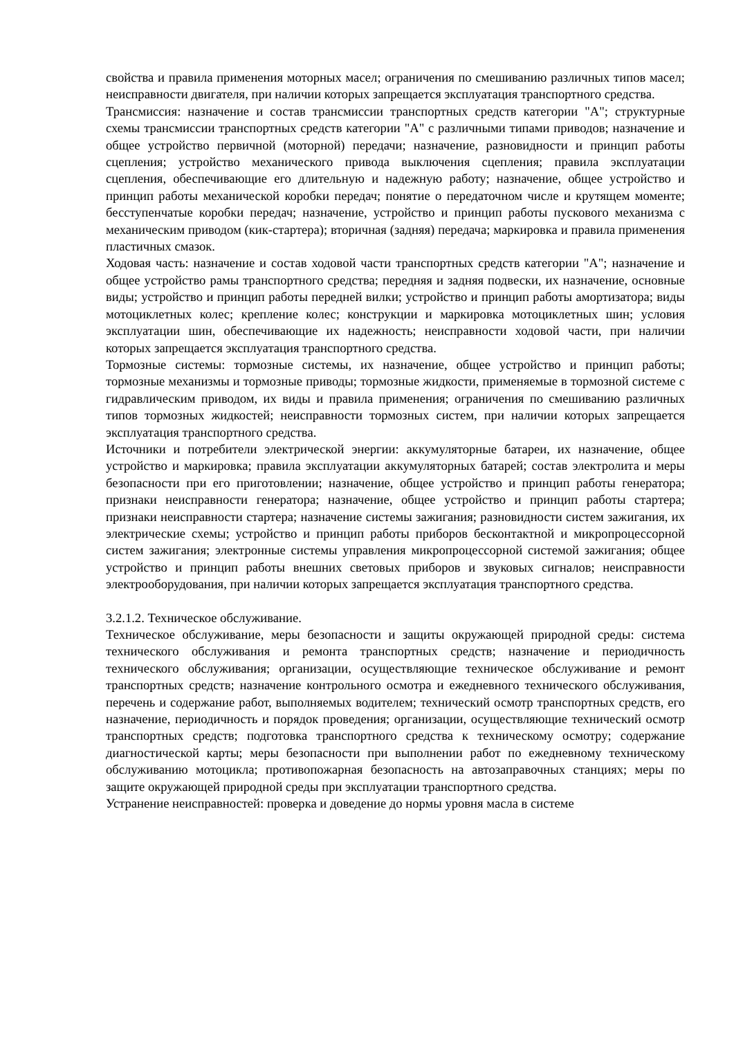свойства и правила применения моторных масел; ограничения по смешиванию различных типов масел; неисправности двигателя, при наличии которых запрещается эксплуатация транспортного средства.
Трансмиссия: назначение и состав трансмиссии транспортных средств категории "А"; структурные схемы трансмиссии транспортных средств категории "А" с различными типами приводов; назначение и общее устройство первичной (моторной) передачи; назначение, разновидности и принцип работы сцепления; устройство механического привода выключения сцепления; правила эксплуатации сцепления, обеспечивающие его длительную и надежную работу; назначение, общее устройство и принцип работы механической коробки передач; понятие о передаточном числе и крутящем моменте; бесступенчатые коробки передач; назначение, устройство и принцип работы пускового механизма с механическим приводом (кик-стартера); вторичная (задняя) передача; маркировка и правила применения пластичных смазок.
Ходовая часть: назначение и состав ходовой части транспортных средств категории "А"; назначение и общее устройство рамы транспортного средства; передняя и задняя подвески, их назначение, основные виды; устройство и принцип работы передней вилки; устройство и принцип работы амортизатора; виды мотоциклетных колес; крепление колес; конструкции и маркировка мотоциклетных шин; условия эксплуатации шин, обеспечивающие их надежность; неисправности ходовой части, при наличии которых запрещается эксплуатация транспортного средства.
Тормозные системы: тормозные системы, их назначение, общее устройство и принцип работы; тормозные механизмы и тормозные приводы; тормозные жидкости, применяемые в тормозной системе с гидравлическим приводом, их виды и правила применения; ограничения по смешиванию различных типов тормозных жидкостей; неисправности тормозных систем, при наличии которых запрещается эксплуатация транспортного средства.
Источники и потребители электрической энергии: аккумуляторные батареи, их назначение, общее устройство и маркировка; правила эксплуатации аккумуляторных батарей; состав электролита и меры безопасности при его приготовлении; назначение, общее устройство и принцип работы генератора; признаки неисправности генератора; назначение, общее устройство и принцип работы стартера; признаки неисправности стартера; назначение системы зажигания; разновидности систем зажигания, их электрические схемы; устройство и принцип работы приборов бесконтактной и микропроцессорной систем зажигания; электронные системы управления микропроцессорной системой зажигания; общее устройство и принцип работы внешних световых приборов и звуковых сигналов; неисправности электрооборудования, при наличии которых запрещается эксплуатация транспортного средства.
3.2.1.2. Техническое обслуживание.
Техническое обслуживание, меры безопасности и защиты окружающей природной среды: система технического обслуживания и ремонта транспортных средств; назначение и периодичность технического обслуживания; организации, осуществляющие техническое обслуживание и ремонт транспортных средств; назначение контрольного осмотра и ежедневного технического обслуживания, перечень и содержание работ, выполняемых водителем; технический осмотр транспортных средств, его назначение, периодичность и порядок проведения; организации, осуществляющие технический осмотр транспортных средств; подготовка транспортного средства к техническому осмотру; содержание диагностической карты; меры безопасности при выполнении работ по ежедневному техническому обслуживанию мотоцикла; противопожарная безопасность на автозаправочных станциях; меры по защите окружающей природной среды при эксплуатации транспортного средства.
Устранение неисправностей: проверка и доведение до нормы уровня масла в системе